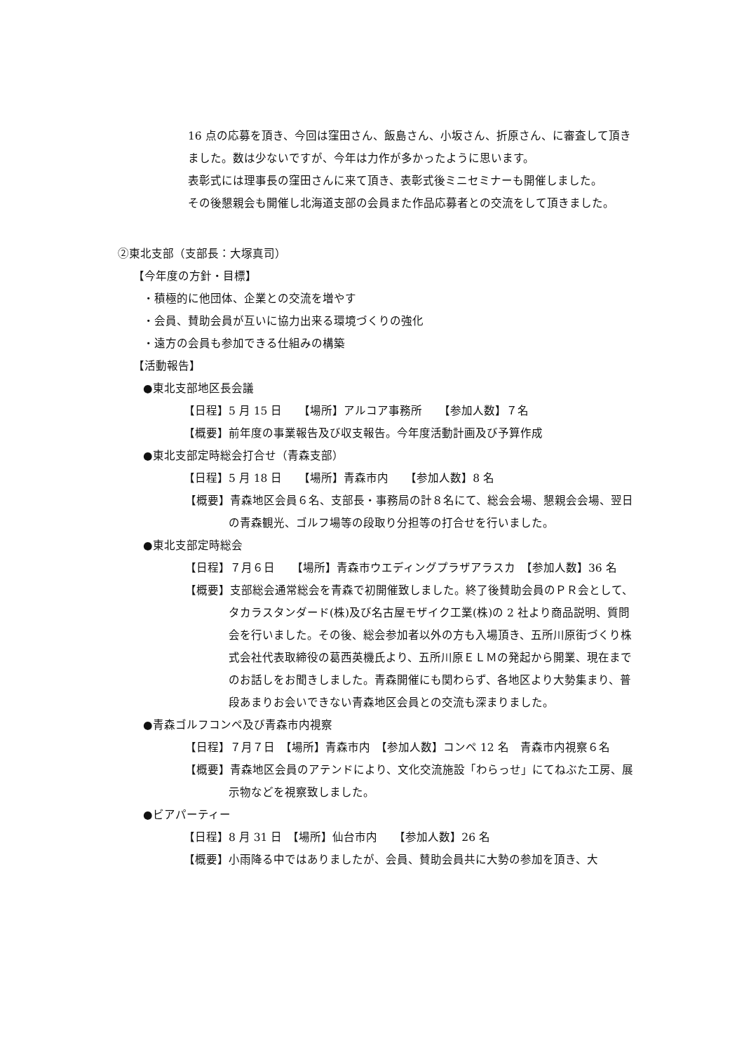16 点の応募を頂き、今回は窪田さん、飯島さん、小坂さん、折原さん、に審査して頂きました。数は少ないですが、今年は力作が多かったように思います。
表彰式には理事長の窪田さんに来て頂き、表彰式後ミニセミナーも開催しました。
その後懇親会も開催し北海道支部の会員また作品応募者との交流をして頂きました。
②東北支部（支部長：大塚真司）
【今年度の方針・目標】
・積極的に他団体、企業との交流を増やす
・会員、賛助会員が互いに協力出来る環境づくりの強化
・遠方の会員も参加できる仕組みの構築
【活動報告】
●東北支部地区長会議
【日程】5 月 15 日　　【場所】アルコア事務所　　【参加人数】７名
【概要】前年度の事業報告及び収支報告。今年度活動計画及び予算作成
●東北支部定時総会打合せ（青森支部）
【日程】5 月 18 日　　【場所】青森市内　　【参加人数】8 名
【概要】青森地区会員６名、支部長・事務局の計８名にて、総会会場、懇親会会場、翌日の青森観光、ゴルフ場等の段取り分担等の打合せを行いました。
●東北支部定時総会
【日程】７月６日　　【場所】青森市ウエディングプラザアラスカ　【参加人数】36 名
【概要】支部総会通常総会を青森で初開催致しました。終了後賛助会員のＰＲ会として、タカラスタンダード(株)及び名古屋モザイク工業(株)の 2 社より商品説明、質問会を行いました。その後、総会参加者以外の方も入場頂き、五所川原街づくり株式会社代表取締役の葛西英機氏より、五所川原ＥＬＭの発起から開業、現在までのお話しをお聞きしました。青森開催にも関わらず、各地区より大勢集まり、普段あまりお会いできない青森地区会員との交流も深まりました。
●青森ゴルフコンペ及び青森市内視察
【日程】７月７日　【場所】青森市内　【参加人数】コンペ 12 名　青森市内視察６名
【概要】青森地区会員のアテンドにより、文化交流施設「わらっせ」にてねぶた工房、展示物などを視察致しました。
●ビアパーティー
【日程】8 月 31 日　【場所】仙台市内　　【参加人数】26 名
【概要】小雨降る中ではありましたが、会員、賛助会員共に大勢の参加を頂き、大